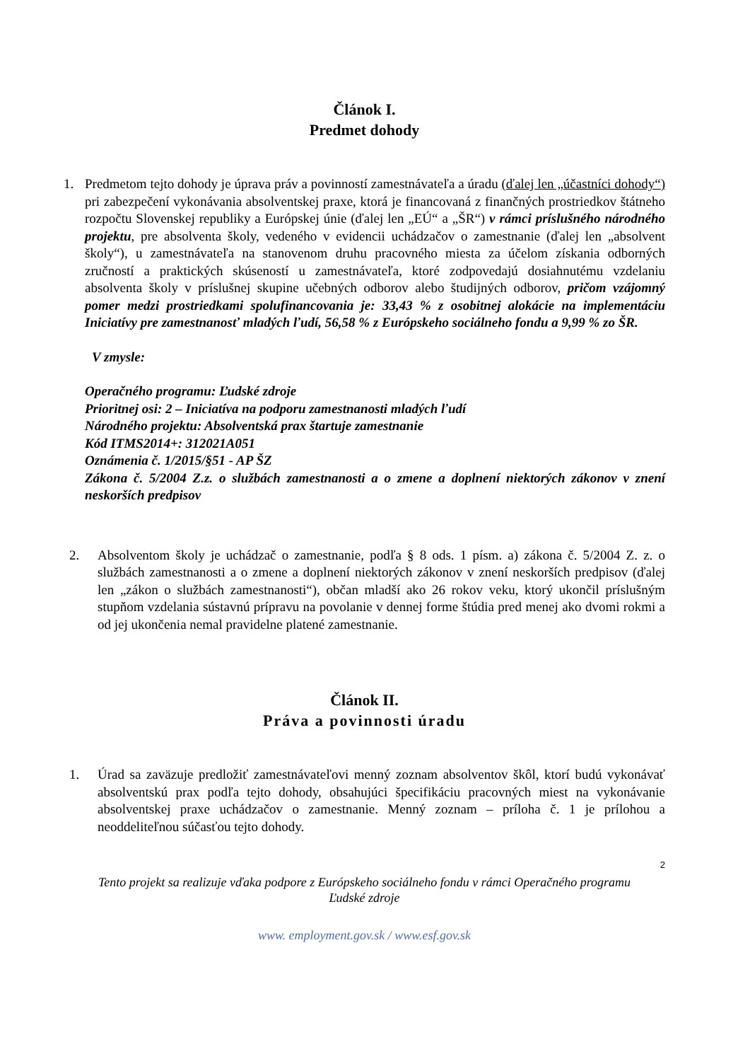Článok I.
Predmet dohody
1. Predmetom tejto dohody je úprava práv a povinností zamestnávateľa a úradu (ďalej len „účastníci dohody“) pri zabezpečení vykonávania absolventskej praxe, ktorá je financovaná z finančných prostriedkov štátneho rozpočtu Slovenskej republiky a Európskej únie (ďalej len „EÚ“ a „ŠR“) v rámci príslušného národného projektu, pre absolventa školy, vedeného v evidencii uchádzačov o zamestnanie (ďalej len „absolvent školy“), u zamestnávateľa na stanovenom druhu pracovného miesta za účelom získania odborných zručností a praktických skúseností u zamestnávateľa, ktoré zodpovedajú dosiahnutému vzdelaniu absolventa školy v príslušnej skupine učebných odborov alebo študijných odborov, pričom vzájomný pomer medzi prostriedkami spolufinancovania je: 33,43 % z osobitnej alokácie na implementáciu Iniciatívy pre zamestnanosť mladých ľudí, 56,58 % z Európskeho sociálneho fondu a 9,99 % zo ŠR.
V zmysle:
Operačného programu: Ľudské zdroje
Prioritnej osi: 2 – Iniciatíva na podporu zamestnanosti mladých ľudí
Národného projektu: Absolventská prax štartuje zamestnanie
Kód ITMS2014+: 312021A051
Oznámenia č. 1/2015/§51 - AP ŠZ
Zákona č. 5/2004 Z.z. o službách zamestnanosti a o zmene a doplnení niektorých zákonov v znení neskorších predpisov
2. Absolventom školy je uchádzač o zamestnanie, podľa § 8 ods. 1 písm. a) zákona č. 5/2004 Z. z. o službách zamestnanosti a o zmene a doplnení niektorých zákonov v znení neskorších predpisov (ďalej len „zákon o službách zamestnanosti“), občan mladší ako 26 rokov veku, ktorý ukončil príslušným stupňom vzdelania sústavnú prípravu na povolanie v dennej forme štúdia pred menej ako dvomi rokmi a od jej ukončenia nemal pravidelne platené zamestnanie.
Článok II.
Práva a povinnosti úradu
1. Úrad sa zaväzuje predložiť zamestnávateľovi menný zoznam absolventov škôl, ktorí budú vykonávať absolventskú prax podľa tejto dohody, obsahujúci špecifikáciu pracovných miest na vykonávanie absolventskej praxe uchádzačov o zamestnanie. Menný zoznam – príloha č. 1 je prílohou a neoddeliteľnou súčasťou tejto dohody.
2
Tento projekt sa realizuje vďaka podpore z Európskeho sociálneho fondu v rámci Operačného programu
Ľudské zdroje
www. employment.gov.sk / www.esf.gov.sk